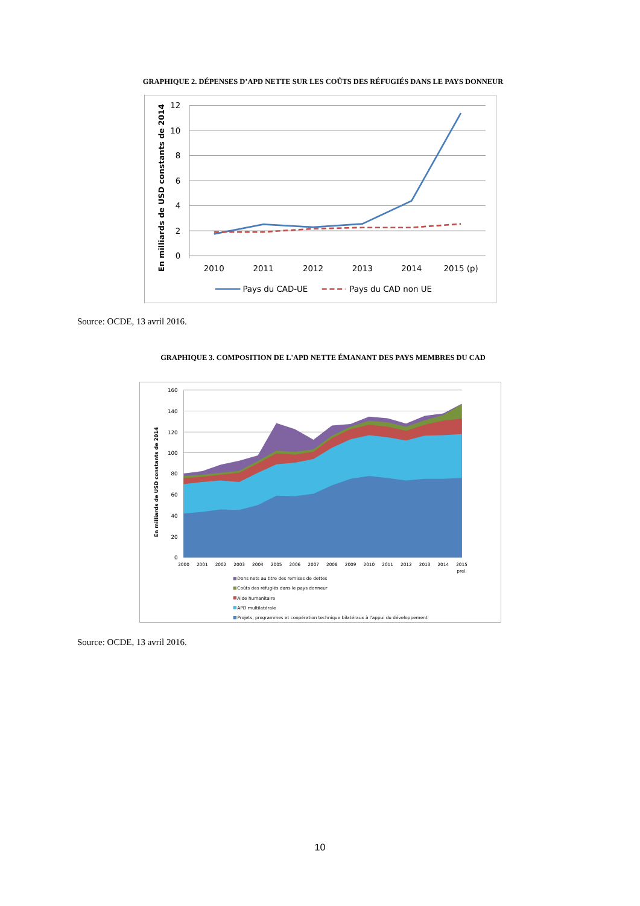GRAPHIQUE 2. DÉPENSES D’APD NETTE SUR LES COÛTS DES RÉFUGIÉS DANS LE PAYS DONNEUR
12
10
8
6
4
2
0
2010
2011
2012
2013
2014
2015 (p)
En milliards de USD constants de 2014
Pays du CAD-UE
Pays du CAD non UE
Source: OCDE, 13 avril 2016.
GRAPHIQUE 3. COMPOSITION DE L'APD NETTE ÉMANANT DES PAYS MEMBRES DU CAD
160
140
120
100
80
60
40
20
0
2000
2001
2002
2003
2004
2005
2006
2007
2008
2009
2010
2011
2012
2013
2014
2015
prel.
En milliards de USD constants de 2014
Dons nets au titre des remises de dettes
Coûts des réfugiés dans le pays donneur
Aide humanitaire
APD multilatérale
Projets, programmes et coopération technique bilatéraux à l'appui du développement
Source: OCDE, 13 avril 2016.
10